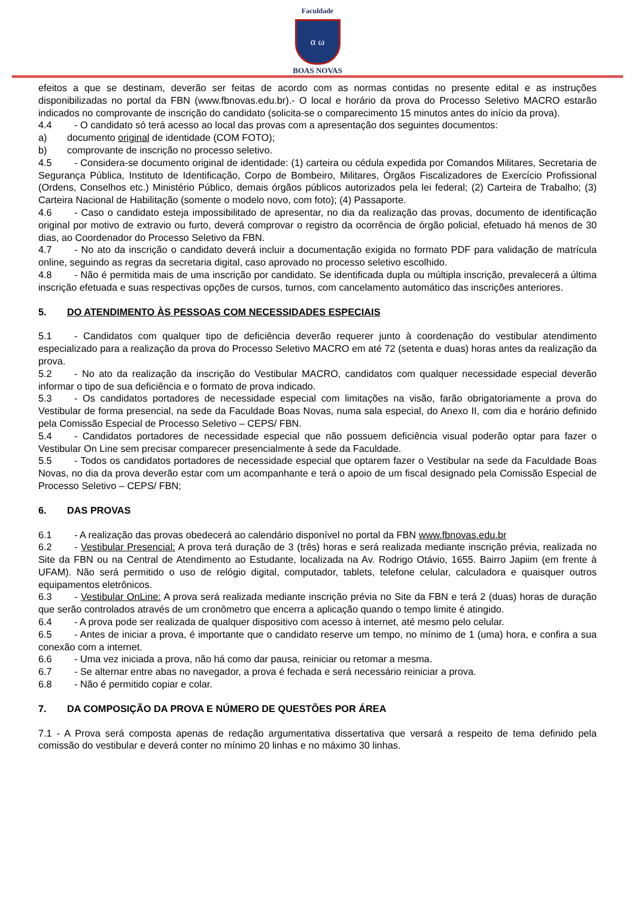Faculdade
α ω
BOAS NOVAS
efeitos a que se destinam, deverão ser feitas de acordo com as normas contidas no presente edital e as instruções disponibilizadas no portal da FBN (www.fbnovas.edu.br).- O local e horário da prova do Processo Seletivo MACRO estarão indicados no comprovante de inscrição do candidato (solicita-se o comparecimento 15 minutos antes do início da prova).
4.4 - O candidato só terá acesso ao local das provas com a apresentação dos seguintes documentos:
a) documento original de identidade (COM FOTO);
b) comprovante de inscrição no processo seletivo.
4.5 - Considera-se documento original de identidade: (1) carteira ou cédula expedida por Comandos Militares, Secretaria de Segurança Pública, Instituto de Identificação, Corpo de Bombeiro, Militares, Órgãos Fiscalizadores de Exercício Profissional (Ordens, Conselhos etc.) Ministério Público, demais órgãos públicos autorizados pela lei federal; (2) Carteira de Trabalho; (3) Carteira Nacional de Habilitação (somente o modelo novo, com foto); (4) Passaporte.
4.6 - Caso o candidato esteja impossibilitado de apresentar, no dia da realização das provas, documento de identificação original por motivo de extravio ou furto, deverá comprovar o registro da ocorrência de órgão policial, efetuado há menos de 30 dias, ao Coordenador do Processo Seletivo da FBN.
4.7 - No ato da inscrição o candidato deverá incluir a documentação exigida no formato PDF para validação de matrícula online, seguindo as regras da secretaria digital, caso aprovado no processo seletivo escolhido.
4.8 - Não é permitida mais de uma inscrição por candidato. Se identificada dupla ou múltipla inscrição, prevalecerá a última inscrição efetuada e suas respectivas opções de cursos, turnos, com cancelamento automático das inscrições anteriores.
5. DO ATENDIMENTO ÀS PESSOAS COM NECESSIDADES ESPECIAIS
5.1 - Candidatos com qualquer tipo de deficiência deverão requerer junto à coordenação do vestibular atendimento especializado para a realização da prova do Processo Seletivo MACRO em até 72 (setenta e duas) horas antes da realização da prova.
5.2 - No ato da realização da inscrição do Vestibular MACRO, candidatos com qualquer necessidade especial deverão informar o tipo de sua deficiência e o formato de prova indicado.
5.3 - Os candidatos portadores de necessidade especial com limitações na visão, farão obrigatoriamente a prova do Vestibular de forma presencial, na sede da Faculdade Boas Novas, numa sala especial, do Anexo II, com dia e horário definido pela Comissão Especial de Processo Seletivo – CEPS/ FBN.
5.4 - Candidatos portadores de necessidade especial que não possuem deficiência visual poderão optar para fazer o Vestibular On Line sem precisar comparecer presencialmente à sede da Faculdade.
5.5 - Todos os candidatos portadores de necessidade especial que optarem fazer o Vestibular na sede da Faculdade Boas Novas, no dia da prova deverão estar com um acompanhante e terá o apoio de um fiscal designado pela Comissão Especial de Processo Seletivo – CEPS/ FBN;
6. DAS PROVAS
6.1 - A realização das provas obedecerá ao calendário disponível no portal da FBN www.fbnovas.edu.br
6.2 - Vestibular Presencial: A prova terá duração de 3 (três) horas e será realizada mediante inscrição prévia, realizada no Site da FBN ou na Central de Atendimento ao Estudante, localizada na Av. Rodrigo Otávio, 1655. Bairro Japiim (em frente à UFAM). Não será permitido o uso de relógio digital, computador, tablets, telefone celular, calculadora e quaisquer outros equipamentos eletrônicos.
6.3 - Vestibular OnLine: A prova será realizada mediante inscrição prévia no Site da FBN e terá 2 (duas) horas de duração que serão controlados através de um cronômetro que encerra a aplicação quando o tempo limite é atingido.
6.4 - A prova pode ser realizada de qualquer dispositivo com acesso à internet, até mesmo pelo celular.
6.5 - Antes de iniciar a prova, é importante que o candidato reserve um tempo, no mínimo de 1 (uma) hora, e confira a sua conexão com a internet.
6.6 - Uma vez iniciada a prova, não há como dar pausa, reiniciar ou retomar a mesma.
6.7 - Se alternar entre abas no navegador, a prova é fechada e será necessário reiniciar a prova.
6.8 - Não é permitido copiar e colar.
7. DA COMPOSIÇÃO DA PROVA E NÚMERO DE QUESTÕES POR ÁREA
7.1 - A Prova será composta apenas de redação argumentativa dissertativa que versará a respeito de tema definido pela comissão do vestibular e deverá conter no mínimo 20 linhas e no máximo 30 linhas.